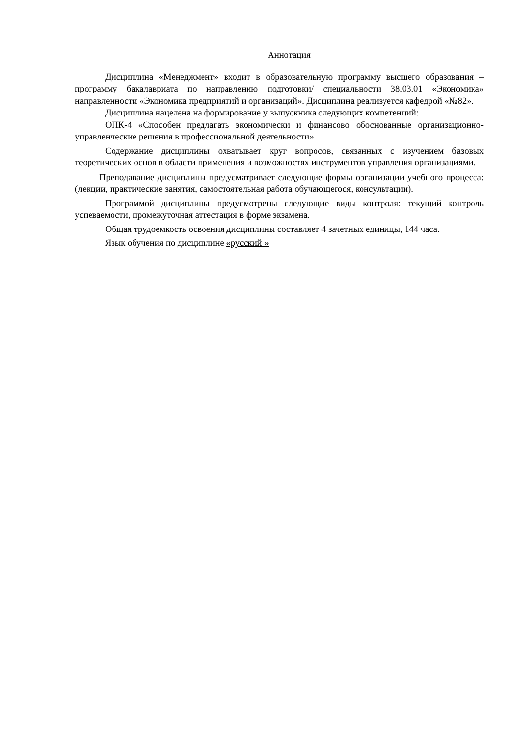Аннотация
Дисциплина «Менеджмент» входит в образовательную программу высшего образования – программу бакалавриата по направлению подготовки/ специальности 38.03.01 «Экономика» направленности «Экономика предприятий и организаций». Дисциплина реализуется кафедрой «№82».
Дисциплина нацелена на формирование у выпускника следующих компетенций:
ОПК-4 «Способен предлагать экономически и финансово обоснованные организационно-управленческие решения в профессиональной деятельности»
Содержание дисциплины охватывает круг вопросов, связанных с изучением базовых теоретических основ в области применения и возможностях инструментов управления организациями.
Преподавание дисциплины предусматривает следующие формы организации учебного процесса: (лекции, практические занятия, самостоятельная работа обучающегося, консультации).
Программой дисциплины предусмотрены следующие виды контроля: текущий контроль успеваемости, промежуточная аттестация в форме экзамена.
Общая трудоемкость освоения дисциплины составляет 4 зачетных единицы, 144 часа.
Язык обучения по дисциплине «русский »